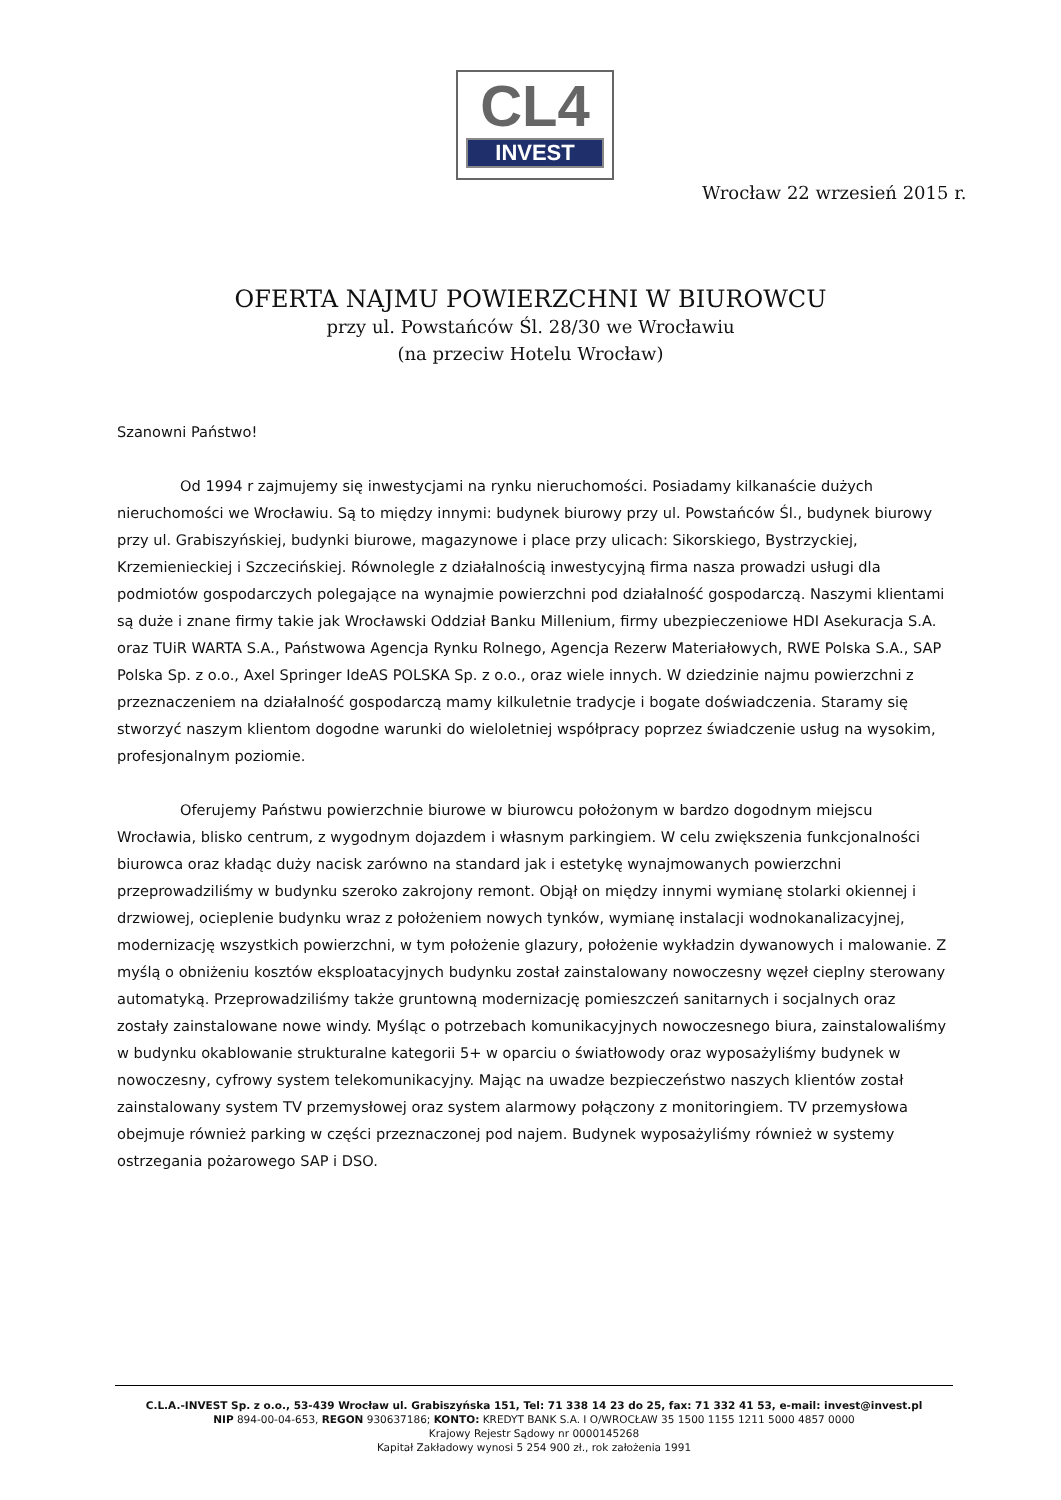CL4
INVEST
Wrocław 22 wrzesień 2015 r.
OFERTA NAJMU POWIERZCHNI W BIUROWCU
przy ul. Powstańców Śl. 28/30 we Wrocławiu
(na przeciw Hotelu Wrocław)
Szanowni Państwo!
Od 1994 r zajmujemy się inwestycjami na rynku nieruchomości. Posiadamy kilkanaście dużych nieruchomości we Wrocławiu. Są to między innymi: budynek biurowy przy ul. Powstańców Śl., budynek biurowy przy ul. Grabiszyńskiej, budynki biurowe, magazynowe i place przy ulicach: Sikorskiego, Bystrzyckiej, Krzemienieckiej i Szczecińskiej. Równolegle z działalnością inwestycyjną firma nasza prowadzi usługi dla podmiotów gospodarczych polegające na wynajmie powierzchni pod działalność gospodarczą. Naszymi klientami są duże i znane firmy takie jak Wrocławski Oddział Banku Millenium, firmy ubezpieczeniowe HDI Asekuracja S.A. oraz TUiR WARTA S.A., Państwowa Agencja Rynku Rolnego, Agencja Rezerw Materiałowych, RWE Polska S.A., SAP Polska Sp. z o.o., Axel Springer IdeAS POLSKA Sp. z o.o., oraz wiele innych. W dziedzinie najmu powierzchni z przeznaczeniem na działalność gospodarczą mamy kilkuletnie tradycje i bogate doświadczenia. Staramy się stworzyć naszym klientom dogodne warunki do wieloletniej współpracy poprzez świadczenie usług na wysokim, profesjonalnym poziomie.
Oferujemy Państwu powierzchnie biurowe w biurowcu położonym w bardzo dogodnym miejscu Wrocławia, blisko centrum, z wygodnym dojazdem i własnym parkingiem. W celu zwiększenia funkcjonalności biurowca oraz kładąc duży nacisk zarówno na standard jak i estetykę wynajmowanych powierzchni przeprowadziliśmy w budynku szeroko zakrojony remont. Objął on między innymi wymianę stolarki okiennej i drzwiowej, ocieplenie budynku wraz z położeniem nowych tynków, wymianę instalacji wodnokanalizacyjnej, modernizację wszystkich powierzchni, w tym położenie glazury, położenie wykładzin dywanowych i malowanie. Z myślą o obniżeniu kosztów eksploatacyjnych budynku został zainstalowany nowoczesny węzeł cieplny sterowany automatyką. Przeprowadziliśmy także gruntowną modernizację pomieszczeń sanitarnych i socjalnych oraz zostały zainstalowane nowe windy. Myśląc o potrzebach komunikacyjnych nowoczesnego biura, zainstalowaliśmy w budynku okablowanie strukturalne kategorii 5+ w oparciu o światłowody oraz wyposażyliśmy budynek w nowoczesny, cyfrowy system telekomunikacyjny. Mając na uwadze bezpieczeństwo naszych klientów został zainstalowany system TV przemysłowej oraz system alarmowy połączony z monitoringiem. TV przemysłowa obejmuje również parking w części przeznaczonej pod najem. Budynek wyposażyliśmy również w systemy ostrzegania pożarowego SAP i DSO.
C.L.A.-INVEST Sp. z o.o., 53-439 Wrocław ul. Grabiszyńska 151, Tel: 71 338 14 23 do 25, fax: 71 332 41 53, e-mail: invest@invest.pl
NIP 894-00-04-653, REGON 930637186; KONTO: KREDYT BANK S.A. I O/WROCŁAW 35 1500 1155 1211 5000 4857 0000
Krajowy Rejestr Sądowy nr 0000145268
Kapitał Zakładowy wynosi 5 254 900 zł., rok założenia 1991